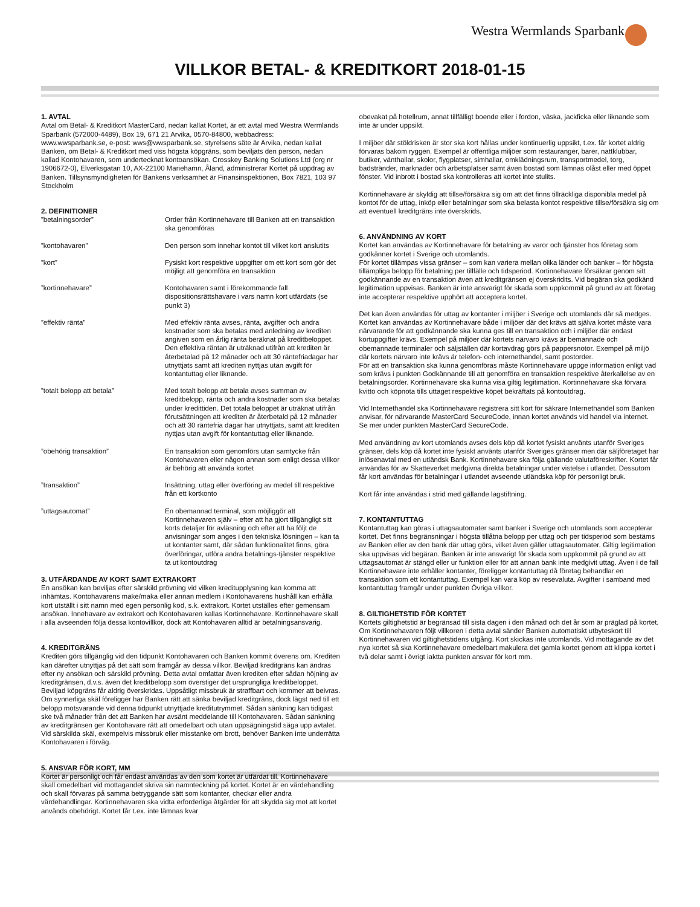Westra Wermlands Sparbank
VILLKOR BETAL- & KREDITKORT 2018-01-15
1. AVTAL
Avtal om Betal- & Kreditkort MasterCard, nedan kallat Kortet, är ett avtal med Westra Wermlands Sparbank (572000-4489), Box 19, 671 21 Arvika, 0570-84800, webbadress: www.wwsparbank.se, e-post: wws@wwsparbank.se, styrelsens säte är Arvika, nedan kallat Banken, om Betal- & Kreditkort med viss högsta köpgräns, som beviljats den person, nedan kallad Kontohavaren, som undertecknat kontoansökan. Crosskey Banking Solutions Ltd (org nr 1906672-0), Elverksgatan 10, AX-22100 Mariehamn, Åland, administrerar Kortet på uppdrag av Banken. Tillsynsmyndigheten för Bankens verksamhet är Finansinspektionen, Box 7821, 103 97 Stockholm
2. DEFINITIONER
| ”betalningsorder” | Order från Kortinnehavare till Banken att en transaktion ska genomföras |
| ”kontohavaren” | Den person som innehar kontot till vilket kort anslutits |
| ”kort” | Fysiskt kort respektive uppgifter om ett kort som gör det möjligt att genomföra en transaktion |
| ”kortinnehavare” | Kontohavaren samt i förekommande fall dispositionsrättshavare i vars namn kort utfärdats (se punkt 3) |
| ”effektiv ränta” | Med effektiv ränta avses, ränta, avgifter och andra kostnader som ska betalas med anledning av krediten angiven som en årlig ränta beräknat på kreditbeloppet. Den effektiva räntan är uträknad utifrån att krediten är återbetalad på 12 månader och att 30 räntefriadagar har utnyttjats samt att krediten nyttjas utan avgift för kontantuttag eller liknande. |
| ”totalt belopp att betala” | Med totalt belopp att betala avses summan av kreditbelopp, ränta och andra kostnader som ska betalas under kredittiden. Det totala beloppet är uträknat utifrån förutsättningen att krediten är återbetald på 12 månader och att 30 räntefria dagar har utnyttjats, samt att krediten nyttjas utan avgift för kontantuttag eller liknande. |
| ”obehörig transaktion” | En transaktion som genomförs utan samtycke från Kontohavaren eller någon annan som enligt dessa villkor är behörig att använda kortet |
| ”transaktion” | Insättning, uttag eller överföring av medel till respektive från ett kortkonto |
| ”uttagsautomat” | En obemannad terminal, som möjliggör att Kortinnehavaren själv – efter att ha gjort tillgängligt sitt korts detaljer för avläsning och efter att ha följt de anvisningar som anges i den tekniska lösningen – kan ta ut kontanter samt, där sådan funktionalitet finns, göra överföringar, utföra andra betalnings-tjänster respektive ta ut kontoutdrag |
3. UTFÄRDANDE AV KORT SAMT EXTRAKORT
En ansökan kan beviljas efter särskild prövning vid vilken kreditupplysning kan komma att inhämtas. Kontohavarens make/maka eller annan medlem i Kontohavarens hushåll kan erhålla kort utställt i sitt namn med egen personlig kod, s.k. extrakort. Kortet utställes efter gemensam ansökan. Innehavare av extrakort och Kontohavaren kallas Kortinnehavare. Kortinnehavare skall i alla avseenden följa dessa kontovillkor, dock att Kontohavaren alltid är betalningsansvarig.
4. KREDITGRÄNS
Krediten görs tillgänglig vid den tidpunkt Kontohavaren och Banken kommit överens om. Krediten kan därefter utnyttjas på det sätt som framgår av dessa villkor. Beviljad kreditgräns kan ändras efter ny ansökan och särskild prövning. Detta avtal omfattar även krediten efter sådan höjning av kreditgränsen, d.v.s. även det kreditbelopp som överstiger det ursprungliga kreditbeloppet. Beviljad köpgräns får aldrig överskridas. Uppsåtligt missbruk är straffbart och kommer att beivras. Om synnerliga skäl föreligger har Banken rätt att sänka beviljad kreditgräns, dock lägst ned till ett belopp motsvarande vid denna tidpunkt utnyttjade kreditutrymmet. Sådan sänkning kan tidigast ske två månader från det att Banken har avsänt meddelande till Kontohavaren. Sådan sänkning av kreditgränsen ger Kontohavare rätt att omedelbart och utan uppsägningstid säga upp avtalet. Vid särskilda skäl, exempelvis missbruk eller misstanke om brott, behöver Banken inte underrätta Kontohavaren i förväg.
5. ANSVAR FÖR KORT, MM
Kortet är personligt och får endast användas av den som kortet är utfärdat till. Kortinnehavare skall omedelbart vid mottagandet skriva sin namnteckning på kortet. Kortet är en värdehandling och skall förvaras på samma betryggande sätt som kontanter, checkar eller andra värdehandlingar. Kortinnehavaren ska vidta erforderliga åtgärder för att skydda sig mot att kortet används obehörigt. Kortet får t.ex. inte lämnas kvar
obevakat på hotellrum, annat tillfälligt boende eller i fordon, väska, jackficka eller liknande som inte är under uppsikt.
I miljöer där stöldrisken är stor ska kort hållas under kontinuerlig uppsikt, t.ex. får kortet aldrig förvaras bakom ryggen. Exempel är offentliga miljöer som restauranger, barer, nattklubbar, butiker, vänthallar, skolor, flygplatser, simhallar, omklädningsrum, transportmedel, torg, badstränder, marknader och arbetsplatser samt även bostad som lämnas olåst eller med öppet fönster. Vid inbrott i bostad ska kontrolleras att kortet inte stulits.
Kortinnehavare är skyldig att tillse/försäkra sig om att det finns tillräckliga disponibla medel på kontot för de uttag, inköp eller betalningar som ska belasta kontot respektive tillse/försäkra sig om att eventuell kreditgräns inte överskrids.
6. ANVÄNDNING AV KORT
Kortet kan användas av Kortinnehavare för betalning av varor och tjänster hos företag som godkänner kortet i Sverige och utomlands.
För kortet tillämpas vissa gränser – som kan variera mellan olika länder och banker – för högsta tillämpliga belopp för betalning per tillfälle och tidsperiod. Kortinnehavare försäkrar genom sitt godkännande av en transaktion även att kreditgränsen ej överskridits. Vid begäran ska godkänd legitimation uppvisas. Banken är inte ansvarigt för skada som uppkommit på grund av att företag inte accepterar respektive upphört att acceptera kortet.
Det kan även användas för uttag av kontanter i miljöer i Sverige och utomlands där så medges. Kortet kan användas av Kortinnehavare både i miljöer där det krävs att själva kortet måste vara närvarande för att godkännande ska kunna ges till en transaktion och i miljöer där endast kortuppgifter krävs. Exempel på miljöer där kortets närvaro krävs är bemannade och obemannade terminaler och säljställen där kortavdrag görs på pappersnotor. Exempel på miljö där kortets närvaro inte krävs är telefon- och internethandel, samt postorder.
För att en transaktion ska kunna genomföras måste Kortinnehavare uppge information enligt vad som krävs i punkten Godkännande till att genomföra en transaktion respektive återkallelse av en betalningsorder. Kortinnehavare ska kunna visa giltig legitimation. Kortinnehavare ska förvara kvitto och köpnota tills uttaget respektive köpet bekräftats på kontoutdrag.
Vid Internethandel ska Kortinnehavare registrera sitt kort för säkrare Internethandel som Banken anvisar, för närvarande MasterCard SecureCode, innan kortet används vid handel via internet. Se mer under punkten MasterCard SecureCode.
Med användning av kort utomlands avses dels köp då kortet fysiskt använts utanför Sveriges gränser, dels köp då kortet inte fysiskt använts utanför Sveriges gränser men där säljföretaget har inlösenavtal med en utländsk Bank. Kortinnehavare ska följa gällande valutaföreskrifter. Kortet får användas för av Skatteverket medgivna direkta betalningar under vistelse i utlandet. Dessutom får kort användas för betalningar i utlandet avseende utländska köp för personligt bruk.
Kort får inte användas i strid med gällande lagstiftning.
7. KONTANTUTTAG
Kontantuttag kan göras i uttagsautomater samt banker i Sverige och utomlands som accepterar kortet. Det finns begränsningar i högsta tillåtna belopp per uttag och per tidsperiod som bestäms av Banken eller av den bank där uttag görs, vilket även gäller uttagsautomater. Giltig legitimation ska uppvisas vid begäran. Banken är inte ansvarigt för skada som uppkommit på grund av att uttagsautomat är stängd eller ur funktion eller för att annan bank inte medgivit uttag. Även i de fall Kortinnehavare inte erhåller kontanter, föreligger kontantuttag då företag behandlar en transaktion som ett kontantuttag. Exempel kan vara köp av resevaluta. Avgifter i samband med kontantuttag framgår under punkten Övriga villkor.
8. GILTIGHETSTID FÖR KORTET
Kortets giltighetstid är begränsad till sista dagen i den månad och det år som är präglad på kortet. Om Kortinnehavaren följt villkoren i detta avtal sänder Banken automatiskt utbyteskort till Kortinnehavaren vid giltighetstidens utgång. Kort skickas inte utomlands. Vid mottagande av det nya kortet så ska Kortinnehavare omedelbart makulera det gamla kortet genom att klippa kortet i två delar samt i övrigt iaktta punkten ansvar för kort mm.